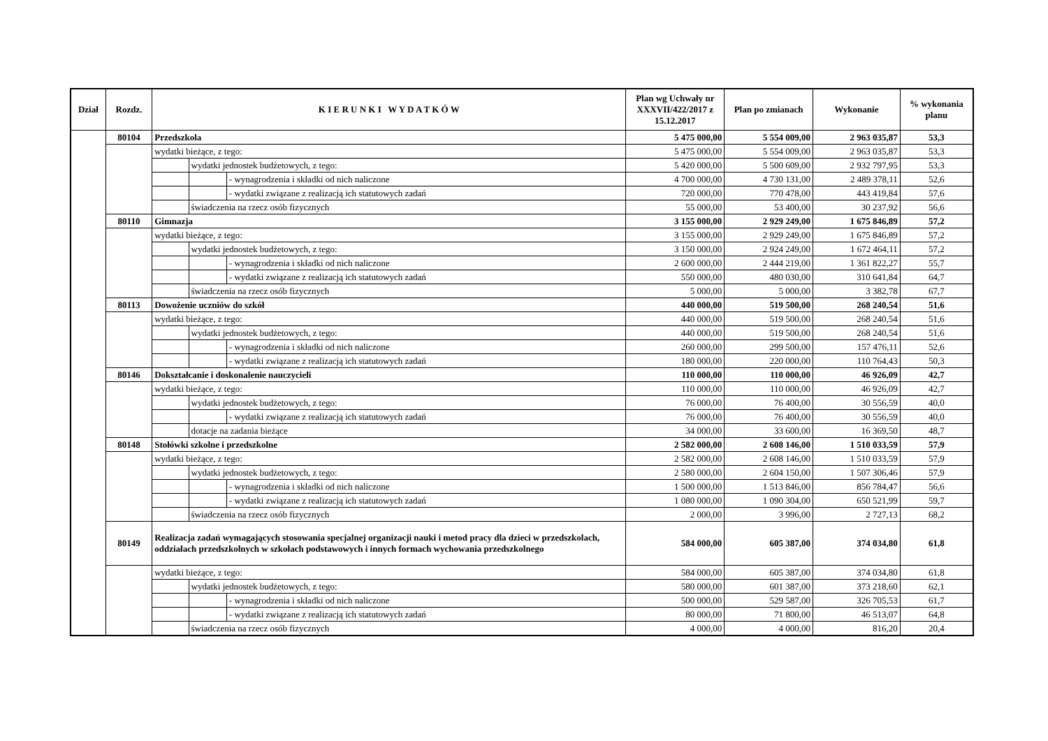| Dział | Rozdz. | K I E R U N K I W Y D A T K Ó W | | | Plan wg Uchwały nr XXXVII/422/2017 z 15.12.2017 | Plan po zmianach | Wykonanie | % wykonania planu |
| --- | --- | --- | --- | --- | --- | --- | --- | --- |
| | 80104 | Przedszkola | | | 5 475 000,00 | 5 554 009,00 | 2 963 035,87 | 53,3 |
| | | wydatki bieżące, z tego: | | | 5 475 000,00 | 5 554 009,00 | 2 963 035,87 | 53,3 |
| | | | wydatki jednostek budżetowych, z tego: | | 5 420 000,00 | 5 500 609,00 | 2 932 797,95 | 53,3 |
| | | | | - wynagrodzenia i składki od nich naliczone | 4 700 000,00 | 4 730 131,00 | 2 489 378,11 | 52,6 |
| | | | | - wydatki związane z realizacją ich statutowych zadań | 720 000,00 | 770 478,00 | 443 419,84 | 57,6 |
| | | | świadczenia na rzecz osób fizycznych | | 55 000,00 | 53 400,00 | 30 237,92 | 56,6 |
| | 80110 | Gimnazja | | | 3 155 000,00 | 2 929 249,00 | 1 675 846,89 | 57,2 |
| | | wydatki bieżące, z tego: | | | 3 155 000,00 | 2 929 249,00 | 1 675 846,89 | 57,2 |
| | | | wydatki jednostek budżetowych, z tego: | | 3 150 000,00 | 2 924 249,00 | 1 672 464,11 | 57,2 |
| | | | | - wynagrodzenia i składki od nich naliczone | 2 600 000,00 | 2 444 219,00 | 1 361 822,27 | 55,7 |
| | | | | - wydatki związane z realizacją ich statutowych zadań | 550 000,00 | 480 030,00 | 310 641,84 | 64,7 |
| | | | świadczenia na rzecz osób fizycznych | | 5 000,00 | 5 000,00 | 3 382,78 | 67,7 |
| | 80113 | Dowożenie uczniów do szkół | | | 440 000,00 | 519 500,00 | 268 240,54 | 51,6 |
| | | wydatki bieżące, z tego: | | | 440 000,00 | 519 500,00 | 268 240,54 | 51,6 |
| | | | wydatki jednostek budżetowych, z tego: | | 440 000,00 | 519 500,00 | 268 240,54 | 51,6 |
| | | | | - wynagrodzenia i składki od nich naliczone | 260 000,00 | 299 500,00 | 157 476,11 | 52,6 |
| | | | | - wydatki związane z realizacją ich statutowych zadań | 180 000,00 | 220 000,00 | 110 764,43 | 50,3 |
| | 80146 | Dokształcanie i doskonalenie nauczycieli | | | 110 000,00 | 110 000,00 | 46 926,09 | 42,7 |
| | | wydatki bieżące, z tego: | | | 110 000,00 | 110 000,00 | 46 926,09 | 42,7 |
| | | | wydatki jednostek budżetowych, z tego: | | 76 000,00 | 76 400,00 | 30 556,59 | 40,0 |
| | | | | - wydatki związane z realizacją ich statutowych zadań | 76 000,00 | 76 400,00 | 30 556,59 | 40,0 |
| | | | dotacje na zadania bieżące | | 34 000,00 | 33 600,00 | 16 369,50 | 48,7 |
| | 80148 | Stołówki szkolne i przedszkolne | | | 2 582 000,00 | 2 608 146,00 | 1 510 033,59 | 57,9 |
| | | wydatki bieżące, z tego: | | | 2 582 000,00 | 2 608 146,00 | 1 510 033,59 | 57,9 |
| | | | wydatki jednostek budżetowych, z tego: | | 2 580 000,00 | 2 604 150,00 | 1 507 306,46 | 57,9 |
| | | | | - wynagrodzenia i składki od nich naliczone | 1 500 000,00 | 1 513 846,00 | 856 784,47 | 56,6 |
| | | | | - wydatki związane z realizacją ich statutowych zadań | 1 080 000,00 | 1 090 304,00 | 650 521,99 | 59,7 |
| | | | świadczenia na rzecz osób fizycznych | | 2 000,00 | 3 996,00 | 2 727,13 | 68,2 |
| | 80149 | Realizacja zadań wymagających stosowania specjalnej organizacji nauki i metod pracy dla dzieci w przedszkolach, oddziałach przedszkolnych w szkołach podstawowych i innych formach wychowania przedszkolnego | | | 584 000,00 | 605 387,00 | 374 034,80 | 61,8 |
| | | wydatki bieżące, z tego: | | | 584 000,00 | 605 387,00 | 374 034,80 | 61,8 |
| | | | wydatki jednostek budżetowych, z tego: | | 580 000,00 | 601 387,00 | 373 218,60 | 62,1 |
| | | | | - wynagrodzenia i składki od nich naliczone | 500 000,00 | 529 587,00 | 326 705,53 | 61,7 |
| | | | | - wydatki związane z realizacją ich statutowych zadań | 80 000,00 | 71 800,00 | 46 513,07 | 64,8 |
| | | | świadczenia na rzecz osób fizycznych | | 4 000,00 | 4 000,00 | 816,20 | 20,4 |